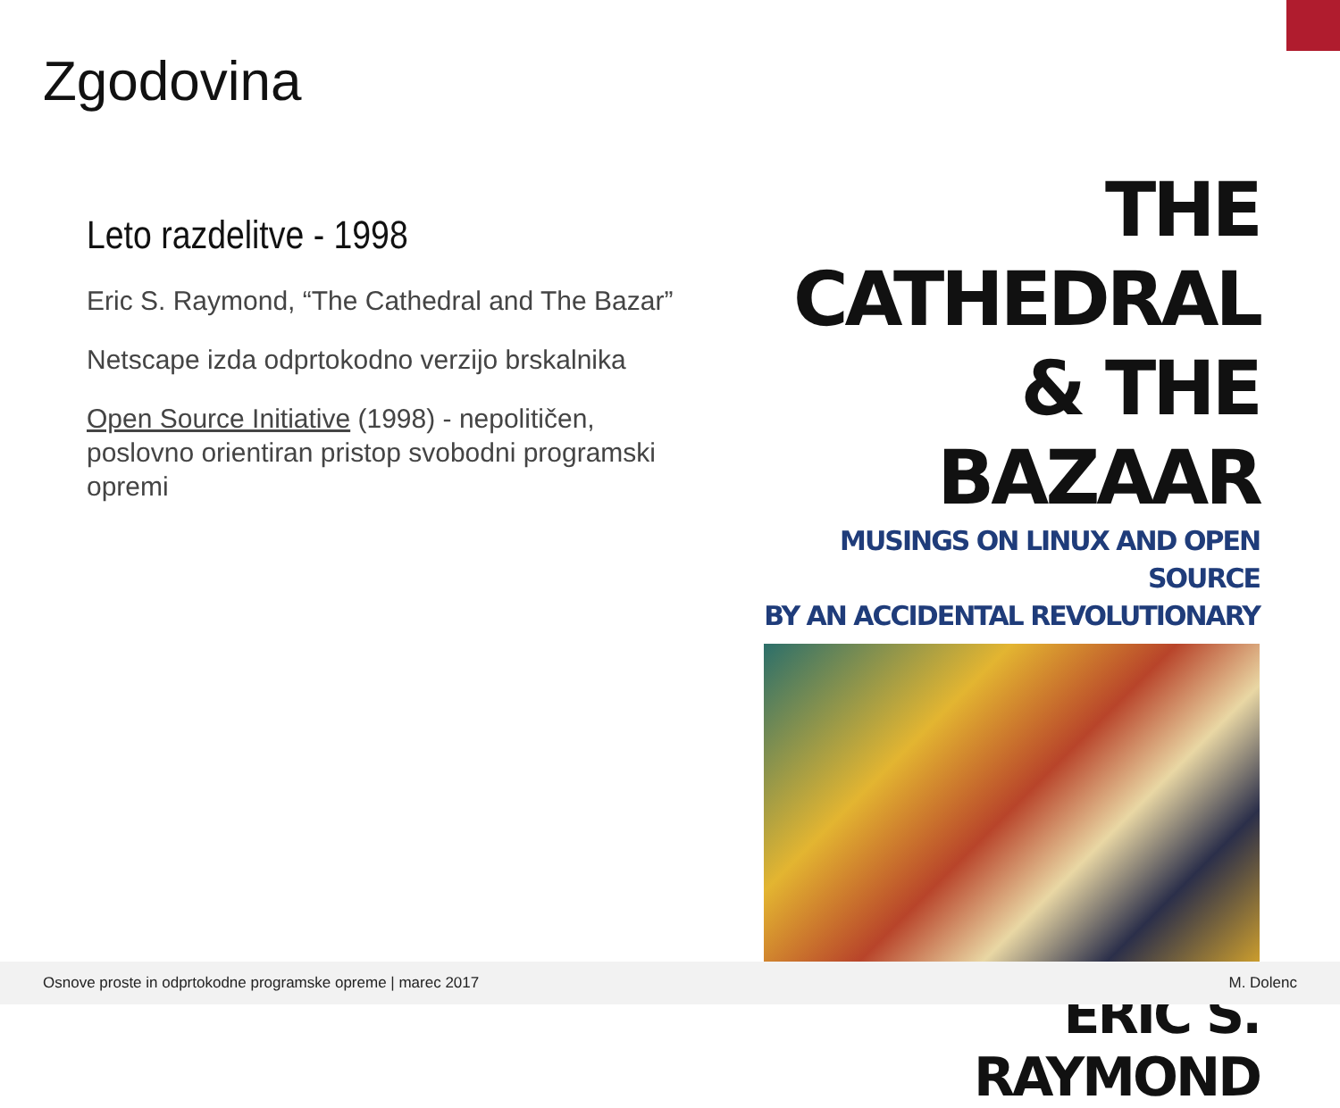Zgodovina
Leto razdelitve - 1998
Eric S. Raymond, “The Cathedral and The Bazar”
Netscape izda odprtokodno verzijo brskalnika
Open Source Initiative (1998) - nepolitičen, poslovno orientiran pristop svobodni programski opremi
THE CATHEDRAL
& THE BAZAAR
MUSINGS ON LINUX AND OPEN SOURCE
BY AN ACCIDENTAL REVOLUTIONARY
ERIC S. RAYMOND
Osnove proste in odprtokodne programske opreme | marec 2017 M. Dolenc